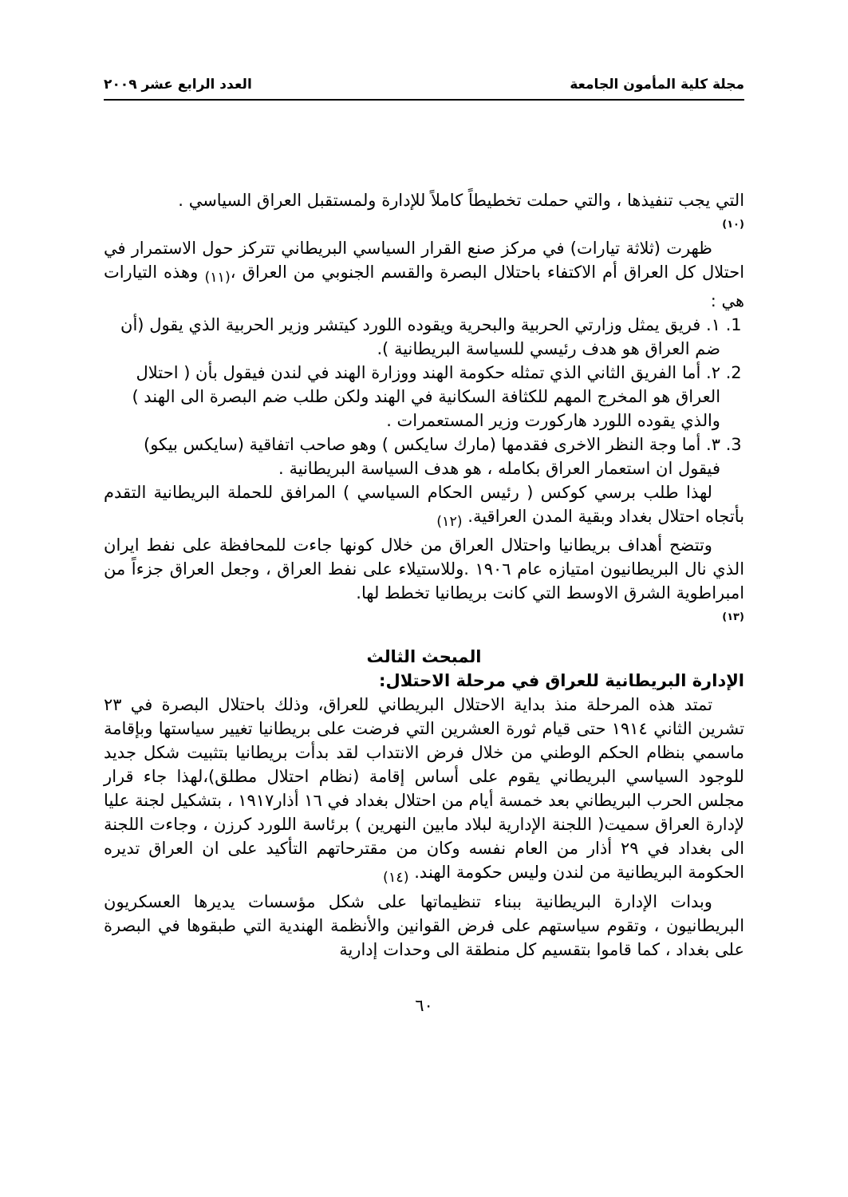مجلة كلية المأمون الجامعة العدد الرابع عشر ٢٠٠٩
التي يجب تنفيذها ، والتي حملت تخطيطاً كاملاً للإدارة ولمستقبل العراق السياسي .
(١٠)
ظهرت (ثلاثة تيارات) في مركز صنع القرار السياسي البريطاني تتركز حول الاستمرار في احتلال كل العراق أم الاكتفاء باحتلال البصرة والقسم الجنوبي من العراق ،<sub>(١١)</sub> وهذه التيارات هي :
1. ١. فريق يمثل وزارتي الحربية والبحرية ويقوده اللورد كيتشر وزير الحربية الذي يقول (أن ضم العراق هو هدف رئيسي للسياسة البريطانية ).
2. ٢. أما الفريق الثاني الذي تمثله حكومة الهند ووزارة الهند في لندن فيقول بأن ( احتلال العراق هو المخرج المهم للكثافة السكانية في الهند ولكن طلب ضم البصرة الى الهند ) والذي يقوده اللورد هاركورت وزير المستعمرات .
3. ٣. أما وجة النظر الاخرى فقدمها (مارك سايكس ) وهو صاحب اتفاقية (سايكس بيكو) فيقول ان استعمار العراق بكامله ، هو هدف السياسة البريطانية .
لهذا طلب برسي كوكس ( رئيس الحكام السياسي ) المرافق للحملة البريطانية التقدم بأتجاه احتلال بغداد وبقية المدن العراقية. <sub>(١٢)</sub>
وتتضح أهداف بريطانيا واحتلال العراق من خلال كونها جاءت للمحافظة على نفط ايران الذي نال البريطانيون امتيازه عام ١٩٠٦ .وللاستيلاء على نفط العراق ، وجعل العراق جزءاً من امبراطوية الشرق الاوسط التي كانت بريطانيا تخطط لها.
(١٣)
المبحث الثالث
الإدارة البريطانية للعراق في مرحلة الاحتلال:
تمتد هذه المرحلة منذ بداية الاحتلال البريطاني للعراق، وذلك باحتلال البصرة في ٢٣ تشرين الثاني ١٩١٤ حتى قيام ثورة العشرين التي فرضت على بريطانيا تغيير سياستها وبإقامة ماسمي بنظام الحكم الوطني من خلال فرض الانتداب لقد بدأت بريطانيا بتثبيت شكل جديد للوجود السياسي البريطاني يقوم على أساس إقامة (نظام احتلال مطلق)،لهذا جاء قرار مجلس الحرب البريطاني بعد خمسة أيام من احتلال بغداد في ١٦ أذار١٩١٧ ، بتشكيل لجنة عليا لإدارة العراق سميت( اللجنة الإدارية لبلاد مابين النهرين ) برئاسة اللورد كرزن ، وجاءت اللجنة الى بغداد في ٢٩ أذار من العام نفسه وكان من مقترحاتهم التأكيد على ان العراق تديره الحكومة البريطانية من لندن وليس حكومة الهند. <sub>(١٤)</sub>
وبدات الإدارة البريطانية ببناء تنظيماتها على شكل مؤسسات يديرها العسكريون البريطانيون ، وتقوم سياستهم على فرض القوانين والأنظمة الهندية التي طبقوها في البصرة على بغداد ، كما قاموا بتقسيم كل منطقة الى وحدات إدارية
٦٠